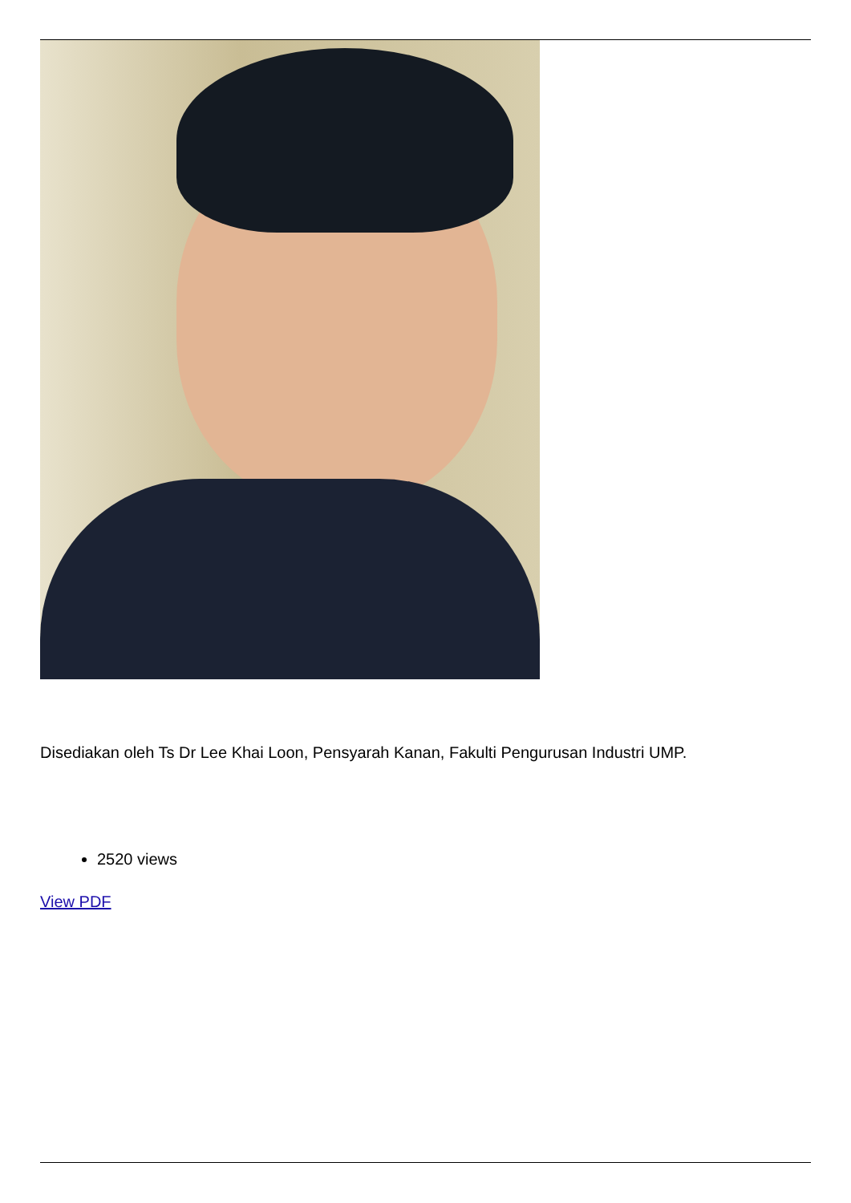Disediakan oleh Ts Dr Lee Khai Loon, Pensyarah Kanan, Fakulti Pengurusan Industri UMP.
2520 views
View PDF